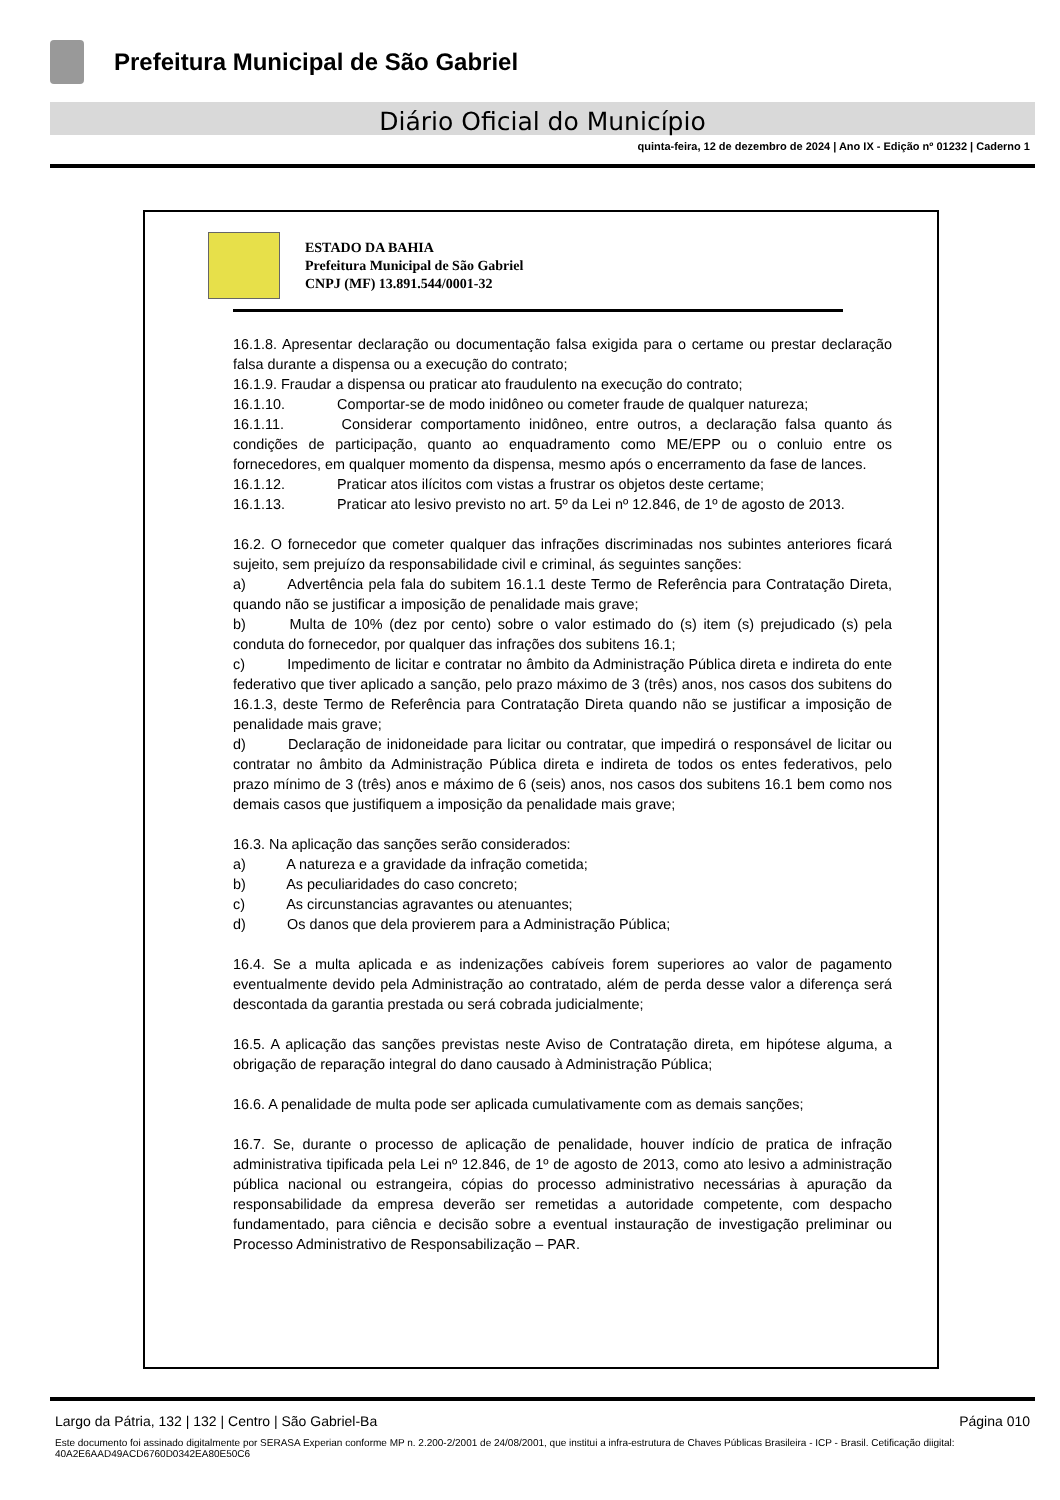Prefeitura Municipal de São Gabriel
Diário Oficial do Município
quinta-feira, 12 de dezembro de 2024 | Ano IX - Edição nº 01232 | Caderno 1
ESTADO DA BAHIA
Prefeitura Municipal de São Gabriel
CNPJ (MF) 13.891.544/0001-32
16.1.8. Apresentar declaração ou documentação falsa exigida para o certame ou prestar declaração falsa durante a dispensa ou a execução do contrato;
16.1.9. Fraudar a dispensa ou praticar ato fraudulento na execução do contrato;
16.1.10. Comportar-se de modo inidôneo ou cometer fraude de qualquer natureza;
16.1.11. Considerar comportamento inidôneo, entre outros, a declaração falsa quanto ás condições de participação, quanto ao enquadramento como ME/EPP ou o conluio entre os fornecedores, em qualquer momento da dispensa, mesmo após o encerramento da fase de lances.
16.1.12. Praticar atos ilícitos com vistas a frustrar os objetos deste certame;
16.1.13. Praticar ato lesivo previsto no art. 5º da Lei nº 12.846, de 1º de agosto de 2013.
16.2. O fornecedor que cometer qualquer das infrações discriminadas nos subintes anteriores ficará sujeito, sem prejuízo da responsabilidade civil e criminal, ás seguintes sanções:
a) Advertência pela fala do subitem 16.1.1 deste Termo de Referência para Contratação Direta, quando não se justificar a imposição de penalidade mais grave;
b) Multa de 10% (dez por cento) sobre o valor estimado do (s) item (s) prejudicado (s) pela conduta do fornecedor, por qualquer das infrações dos subitens 16.1;
c) Impedimento de licitar e contratar no âmbito da Administração Pública direta e indireta do ente federativo que tiver aplicado a sanção, pelo prazo máximo de 3 (três) anos, nos casos dos subitens do 16.1.3, deste Termo de Referência para Contratação Direta quando não se justificar a imposição de penalidade mais grave;
d) Declaração de inidoneidade para licitar ou contratar, que impedirá o responsável de licitar ou contratar no âmbito da Administração Pública direta e indireta de todos os entes federativos, pelo prazo mínimo de 3 (três) anos e máximo de 6 (seis) anos, nos casos dos subitens 16.1 bem como nos demais casos que justifiquem a imposição da penalidade mais grave;
16.3. Na aplicação das sanções serão considerados:
a) A natureza e a gravidade da infração cometida;
b) As peculiaridades do caso concreto;
c) As circunstancias agravantes ou atenuantes;
d) Os danos que dela provierem para a Administração Pública;
16.4. Se a multa aplicada e as indenizações cabíveis forem superiores ao valor de pagamento eventualmente devido pela Administração ao contratado, além de perda desse valor a diferença será descontada da garantia prestada ou será cobrada judicialmente;
16.5. A aplicação das sanções previstas neste Aviso de Contratação direta, em hipótese alguma, a obrigação de reparação integral do dano causado à Administração Pública;
16.6. A penalidade de multa pode ser aplicada cumulativamente com as demais sanções;
16.7. Se, durante o processo de aplicação de penalidade, houver indício de pratica de infração administrativa tipificada pela Lei nº 12.846, de 1º de agosto de 2013, como ato lesivo a administração pública nacional ou estrangeira, cópias do processo administrativo necessárias à apuração da responsabilidade da empresa deverão ser remetidas a autoridade competente, com despacho fundamentado, para ciência e decisão sobre a eventual instauração de investigação preliminar ou Processo Administrativo de Responsabilização – PAR.
Largo da Pátria, 132 | 132 | Centro | São Gabriel-Ba Página 010
Este documento foi assinado digitalmente por SERASA Experian conforme MP n. 2.200-2/2001 de 24/08/2001, que institui a infra-estrutura de Chaves Públicas Brasileira - ICP - Brasil. Cetificação diigital: 40A2E6AAD49ACD6760D0342EA80E50C6